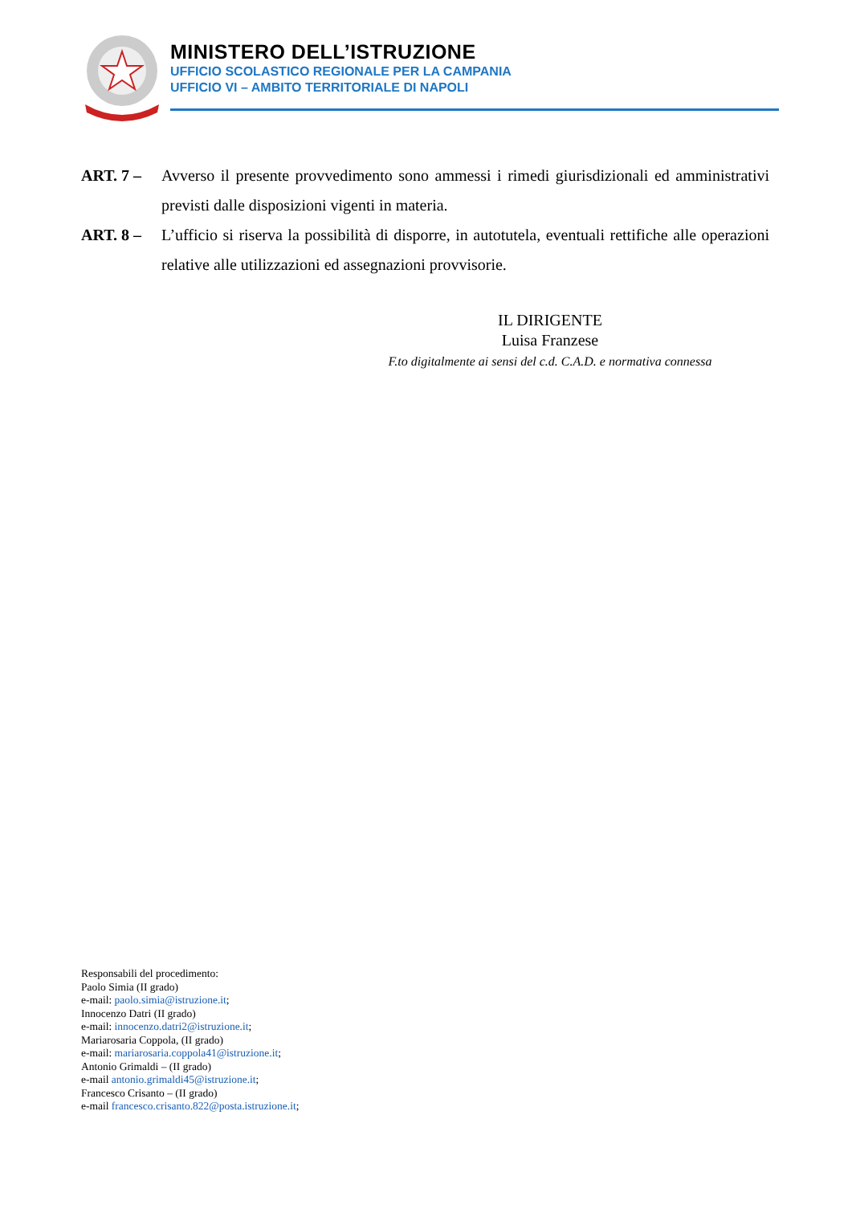MINISTERO DELL’ISTRUZIONE
UFFICIO SCOLASTICO REGIONALE PER LA CAMPANIA
UFFICIO VI – AMBITO TERRITORIALE DI NAPOLI
ART. 7 – Avverso il presente provvedimento sono ammessi i rimedi giurisdizionali ed amministrativi previsti dalle disposizioni vigenti in materia.
ART. 8 – L’ufficio si riserva la possibilità di disporre, in autotutela, eventuali rettifiche alle operazioni relative alle utilizzazioni ed assegnazioni provvisorie.
IL DIRIGENTE
Luisa Franzese
F.to digitalmente ai sensi del c.d. C.A.D. e normativa connessa
Responsabili del procedimento:
Paolo Simia (II grado)
e-mail: paolo.simia@istruzione.it;
Innocenzo Datri (II grado)
e-mail: innocenzo.datri2@istruzione.it;
Mariarosaria Coppola, (II grado)
e-mail: mariarosaria.coppola41@istruzione.it;
Antonio Grimaldi – (II grado)
e-mail antonio.grimaldi45@istruzione.it;
Francesco Crisanto – (II grado)
e-mail francesco.crisanto.822@posta.istruzione.it;